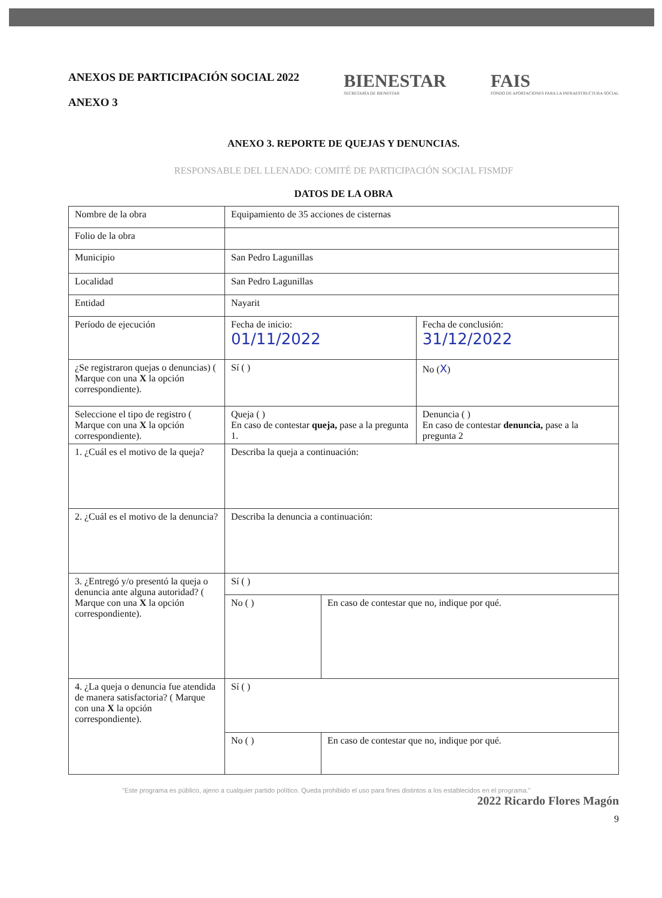ANEXOS DE PARTICIPACIÓN SOCIAL 2022
ANEXO 3
BIENESTAR
SECRETARÍA DE BIENESTAR
FAIS
FONDO DE APORTACIONES PARA LA INFRAESTRUCTURA SOCIAL
ANEXO 3. REPORTE DE QUEJAS Y DENUNCIAS.
RESPONSABLE DEL LLENADO: COMITÉ DE PARTICIPACIÓN SOCIAL FISMDF
DATOS DE LA OBRA
| Nombre de la obra | Equipamiento de 35 acciones de cisternas | | |
| Folio de la obra | | | |
| Municipio | San Pedro Lagunillas | | |
| Localidad | San Pedro Lagunillas | | |
| Entidad | Nayarit | | |
| Período de ejecución | Fecha de inicio: 01/11/2022 | | Fecha de conclusión: 31/12/2022 |
| ¿Se registraron quejas o denuncias) ( Marque con una X la opción correspondiente). | Sí ( ) | | No ( X ) |
| Seleccione el tipo de registro ( Marque con una X la opción correspondiente). | Queja ( ) En caso de contestar queja, pase a la pregunta 1. | | Denuncia ( ) En caso de contestar denuncia, pase a la pregunta 2 |
| 1. ¿Cuál es el motivo de la queja? | Describa la queja a continuación: | | |
| 2. ¿Cuál es el motivo de la denuncia? | Describa la denuncia a continuación: | | |
| 3. ¿Entregó y/o presentó la queja o denuncia ante alguna autoridad? ( Marque con una X la opción correspondiente). | Sí ( ) | | |
| | No ( ) | En caso de contestar que no, indique por qué. | |
| 4. ¿La queja o denuncia fue atendida de manera satisfactoria? ( Marque con una X la opción correspondiente). | Sí ( ) | | |
| | No ( ) | En caso de contestar que no, indique por qué. | |
"Este programa es público, ajeno a cualquier partido político. Queda prohibido el uso para fines distintos a los establecidos en el programa."
2022 Ricardo Flores Magón
9